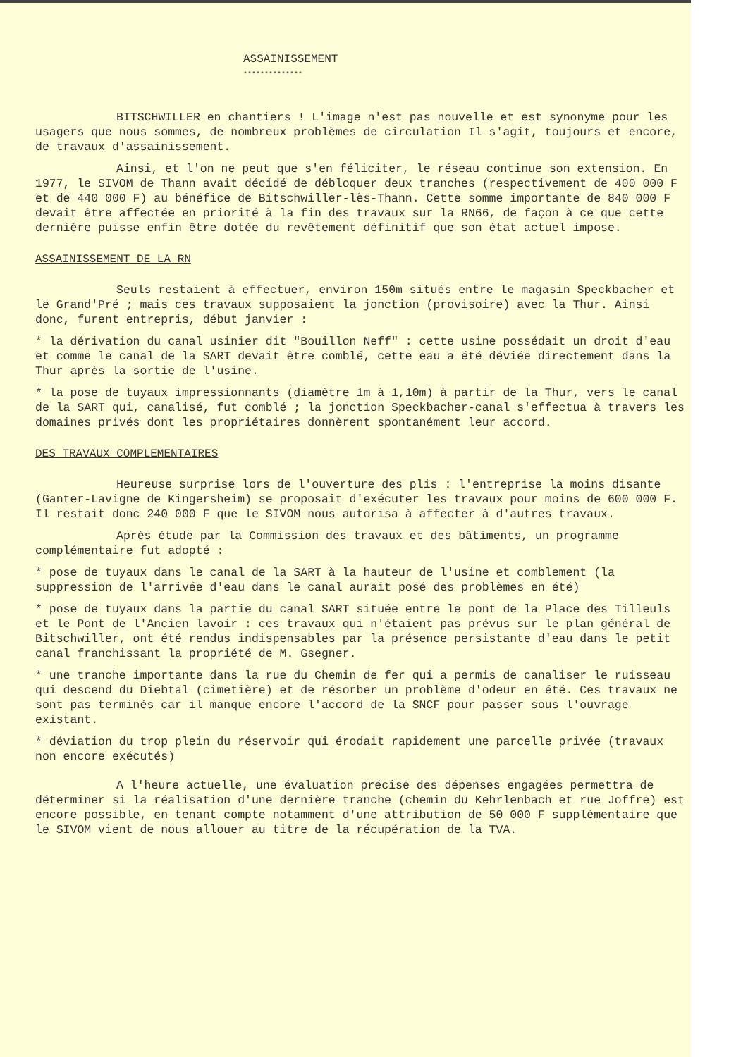ASSAINISSEMENT
**************
BITSCHWILLER en chantiers ! L'image n'est pas nouvelle et est synonyme pour les usagers que nous sommes, de nombreux problèmes de circulation Il s'agit, toujours et encore, de travaux d'assainissement.
Ainsi, et l'on ne peut que s'en féliciter, le réseau continue son extension. En 1977, le SIVOM de Thann avait décidé de débloquer deux tranches (respectivement de 400 000 F et de 440 000 F) au bénéfice de Bitschwiller-lès-Thann. Cette somme importante de 840 000 F devait être affectée en priorité à la fin des travaux sur la RN66, de façon à ce que cette dernière puisse enfin être dotée du revêtement définitif que son état actuel impose.
ASSAINISSEMENT DE LA RN
Seuls restaient à effectuer, environ 150m situés entre le magasin Speckbacher et le Grand'Pré ; mais ces travaux supposaient la jonction (provisoire) avec la Thur. Ainsi donc, furent entrepris, début janvier :
* la dérivation du canal usinier dit "Bouillon Neff" : cette usine possédait un droit d'eau et comme le canal de la SART devait être comblé, cette eau a été déviée directement dans la Thur après la sortie de l'usine.
* la pose de tuyaux impressionnants (diamètre 1m à 1,10m) à partir de la Thur, vers le canal de la SART qui, canalisé, fut comblé ; la jonction Speckbacher-canal s'effectua à travers les domaines privés dont les propriétaires donnèrent spontanément leur accord.
DES TRAVAUX COMPLEMENTAIRES
Heureuse surprise lors de l'ouverture des plis : l'entreprise la moins disante (Ganter-Lavigne de Kingersheim) se proposait d'exécuter les travaux pour moins de 600 000 F. Il restait donc 240 000 F que le SIVOM nous autorisa à affecter à d'autres travaux.
Après étude par la Commission des travaux et des bâtiments, un programme complémentaire fut adopté :
* pose de tuyaux dans le canal de la SART à la hauteur de l'usine et comblement (la suppression de l'arrivée d'eau dans le canal aurait posé des problèmes en été)
* pose de tuyaux dans la partie du canal SART située entre le pont de la Place des Tilleuls et le Pont de l'Ancien lavoir : ces travaux qui n'étaient pas prévus sur le plan général de Bitschwiller, ont été rendus indispensables par la présence persistante d'eau dans le petit canal franchissant la propriété de M. Gsegner.
* une tranche importante dans la rue du Chemin de fer qui a permis de canaliser le ruisseau qui descend du Diebtal (cimetière) et de résorber un problème d'odeur en été. Ces travaux ne sont pas terminés car il manque encore l'accord de la SNCF pour passer sous l'ouvrage existant.
* déviation du trop plein du réservoir qui érodait rapidement une parcelle privée (travaux non encore exécutés)
A l'heure actuelle, une évaluation précise des dépenses engagées permettra de déterminer si la réalisation d'une dernière tranche (chemin du Kehrlenbach et rue Joffre) est encore possible, en tenant compte notamment d'une attribution de 50 000 F supplémentaire que le SIVOM vient de nous allouer au titre de la récupération de la TVA.